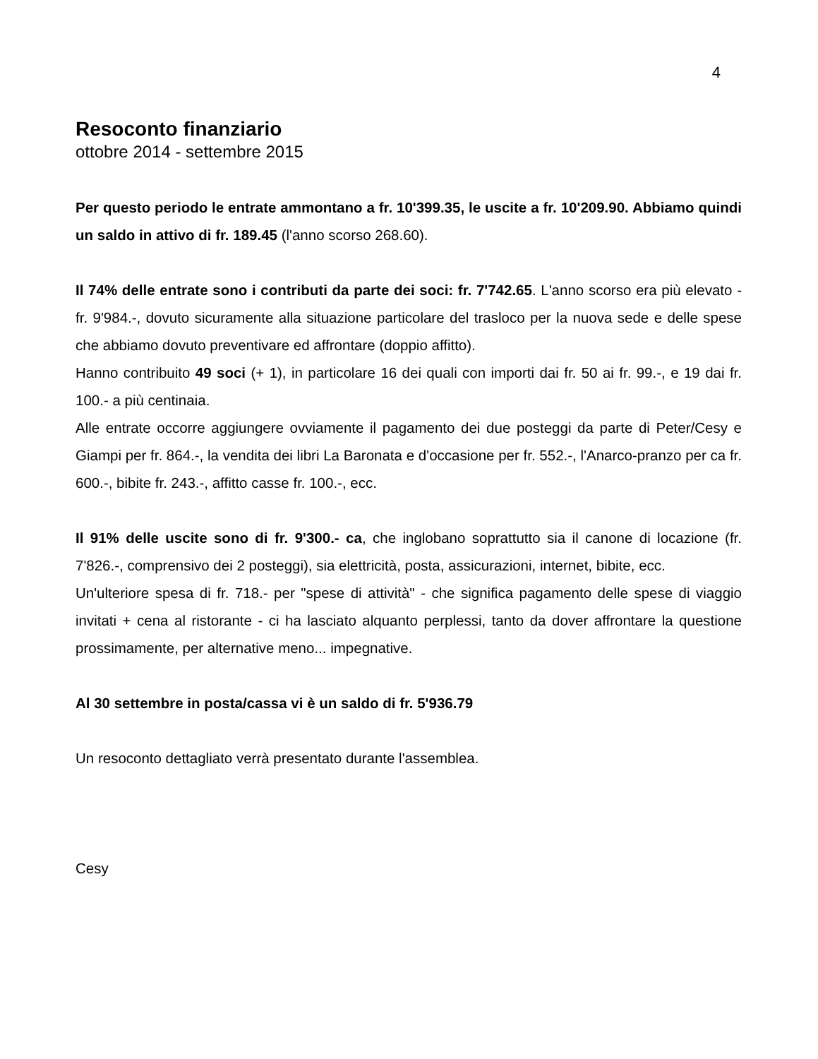4
Resoconto finanziario
ottobre 2014 - settembre 2015
Per questo periodo le entrate ammontano a fr. 10'399.35, le uscite a fr. 10'209.90. Abbiamo quindi un saldo in attivo di fr. 189.45 (l'anno scorso 268.60).
Il 74% delle entrate sono i contributi da parte dei soci: fr. 7'742.65. L'anno scorso era più elevato - fr. 9'984.-, dovuto sicuramente alla situazione particolare del trasloco per la nuova sede e delle spese che abbiamo dovuto preventivare ed affrontare (doppio affitto).
Hanno contribuito 49 soci (+ 1), in particolare 16 dei quali con importi dai fr. 50 ai fr. 99.-, e 19 dai fr. 100.- a più centinaia.
Alle entrate occorre aggiungere ovviamente il pagamento dei due posteggi da parte di Peter/Cesy e Giampi per fr. 864.-, la vendita dei libri La Baronata e d'occasione per fr. 552.-, l'Anarco-pranzo per ca fr. 600.-, bibite fr. 243.-, affitto casse fr. 100.-, ecc.
Il 91% delle uscite sono di fr. 9'300.- ca, che inglobano soprattutto sia il canone di locazione (fr. 7'826.-, comprensivo dei 2 posteggi), sia elettricità, posta, assicurazioni, internet, bibite, ecc.
Un'ulteriore spesa di fr. 718.- per "spese di attività" - che significa pagamento delle spese di viaggio invitati + cena al ristorante - ci ha lasciato alquanto perplessi, tanto da dover affrontare la questione prossimamente, per alternative meno... impegnative.
Al 30 settembre in posta/cassa vi è un saldo di fr. 5'936.79
Un resoconto dettagliato verrà presentato durante l'assemblea.
Cesy